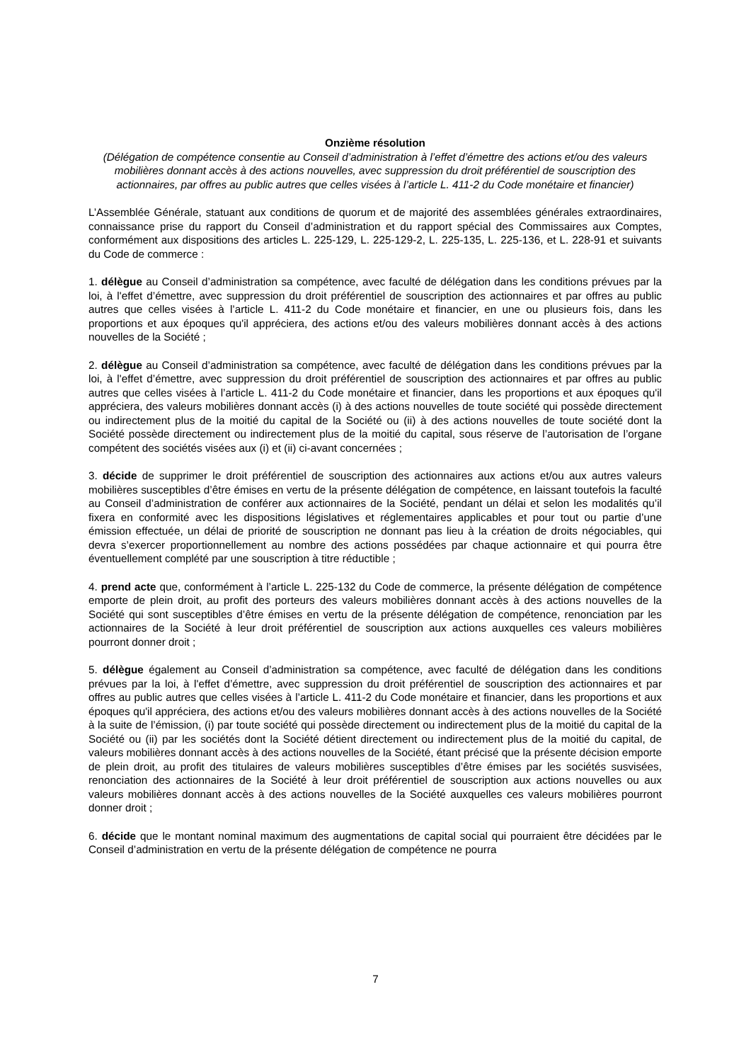Onzième résolution
(Délégation de compétence consentie au Conseil d’administration à l’effet d’émettre des actions et/ou des valeurs mobilières donnant accès à des actions nouvelles, avec suppression du droit préférentiel de souscription des actionnaires, par offres au public autres que celles visées à l’article L. 411-2 du Code monétaire et financier)
L’Assemblée Générale, statuant aux conditions de quorum et de majorité des assemblées générales extraordinaires, connaissance prise du rapport du Conseil d’administration et du rapport spécial des Commissaires aux Comptes, conformément aux dispositions des articles L. 225-129, L. 225-129-2, L. 225-135, L. 225-136, et L. 228-91 et suivants du Code de commerce :
1. délègue au Conseil d’administration sa compétence, avec faculté de délégation dans les conditions prévues par la loi, à l'effet d’émettre, avec suppression du droit préférentiel de souscription des actionnaires et par offres au public autres que celles visées à l’article L. 411-2 du Code monétaire et financier, en une ou plusieurs fois, dans les proportions et aux époques qu'il appréciera, des actions et/ou des valeurs mobilières donnant accès à des actions nouvelles de la Société ;
2. délègue au Conseil d’administration sa compétence, avec faculté de délégation dans les conditions prévues par la loi, à l'effet d’émettre, avec suppression du droit préférentiel de souscription des actionnaires et par offres au public autres que celles visées à l’article L. 411-2 du Code monétaire et financier, dans les proportions et aux époques qu'il appréciera, des valeurs mobilières donnant accès (i) à des actions nouvelles de toute société qui possède directement ou indirectement plus de la moitié du capital de la Société ou (ii) à des actions nouvelles de toute société dont la Société possède directement ou indirectement plus de la moitié du capital, sous réserve de l’autorisation de l’organe compétent des sociétés visées aux (i) et (ii) ci-avant concernées ;
3. décide de supprimer le droit préférentiel de souscription des actionnaires aux actions et/ou aux autres valeurs mobilières susceptibles d’être émises en vertu de la présente délégation de compétence, en laissant toutefois la faculté au Conseil d’administration de conférer aux actionnaires de la Société, pendant un délai et selon les modalités qu’il fixera en conformité avec les dispositions législatives et réglementaires applicables et pour tout ou partie d’une émission effectuée, un délai de priorité de souscription ne donnant pas lieu à la création de droits négociables, qui devra s’exercer proportionnellement au nombre des actions possédées par chaque actionnaire et qui pourra être éventuellement complété par une souscription à titre réductible ;
4. prend acte que, conformément à l’article L. 225-132 du Code de commerce, la présente délégation de compétence emporte de plein droit, au profit des porteurs des valeurs mobilières donnant accès à des actions nouvelles de la Société qui sont susceptibles d’être émises en vertu de la présente délégation de compétence, renonciation par les actionnaires de la Société à leur droit préférentiel de souscription aux actions auxquelles ces valeurs mobilières pourront donner droit ;
5. délègue également au Conseil d’administration sa compétence, avec faculté de délégation dans les conditions prévues par la loi, à l'effet d’émettre, avec suppression du droit préférentiel de souscription des actionnaires et par offres au public autres que celles visées à l’article L. 411-2 du Code monétaire et financier, dans les proportions et aux époques qu'il appréciera, des actions et/ou des valeurs mobilières donnant accès à des actions nouvelles de la Société à la suite de l’émission, (i) par toute société qui possède directement ou indirectement plus de la moitié du capital de la Société ou (ii) par les sociétés dont la Société détient directement ou indirectement plus de la moitié du capital, de valeurs mobilières donnant accès à des actions nouvelles de la Société, étant précisé que la présente décision emporte de plein droit, au profit des titulaires de valeurs mobilières susceptibles d’être émises par les sociétés susvisées, renonciation des actionnaires de la Société à leur droit préférentiel de souscription aux actions nouvelles ou aux valeurs mobilières donnant accès à des actions nouvelles de la Société auxquelles ces valeurs mobilières pourront donner droit ;
6. décide que le montant nominal maximum des augmentations de capital social qui pourraient être décidées par le Conseil d’administration en vertu de la présente délégation de compétence ne pourra
7